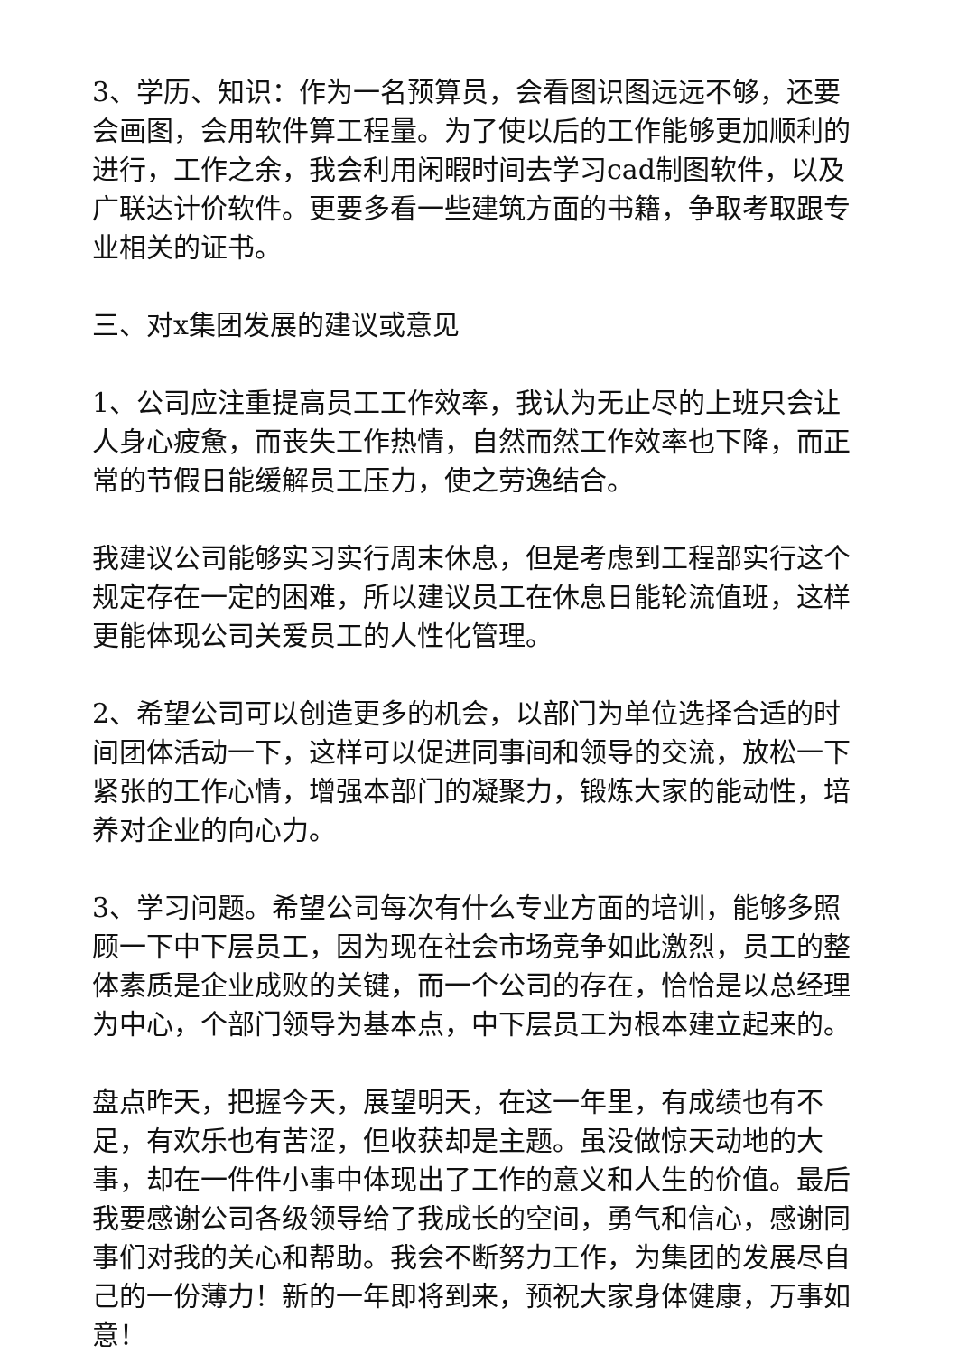3、学历、知识：作为一名预算员，会看图识图远远不够，还要会画图，会用软件算工程量。为了使以后的工作能够更加顺利的进行，工作之余，我会利用闲暇时间去学习cad制图软件，以及广联达计价软件。更要多看一些建筑方面的书籍，争取考取跟专业相关的证书。
三、对x集团发展的建议或意见
1、公司应注重提高员工工作效率，我认为无止尽的上班只会让人身心疲惫，而丧失工作热情，自然而然工作效率也下降，而正常的节假日能缓解员工压力，使之劳逸结合。
我建议公司能够实习实行周末休息，但是考虑到工程部实行这个规定存在一定的困难，所以建议员工在休息日能轮流值班，这样更能体现公司关爱员工的人性化管理。
2、希望公司可以创造更多的机会，以部门为单位选择合适的时间团体活动一下，这样可以促进同事间和领导的交流，放松一下紧张的工作心情，增强本部门的凝聚力，锻炼大家的能动性，培养对企业的向心力。
3、学习问题。希望公司每次有什么专业方面的培训，能够多照顾一下中下层员工，因为现在社会市场竞争如此激烈，员工的整体素质是企业成败的关键，而一个公司的存在，恰恰是以总经理为中心，个部门领导为基本点，中下层员工为根本建立起来的。
盘点昨天，把握今天，展望明天，在这一年里，有成绩也有不足，有欢乐也有苦涩，但收获却是主题。虽没做惊天动地的大事，却在一件件小事中体现出了工作的意义和人生的价值。最后我要感谢公司各级领导给了我成长的空间，勇气和信心，感谢同事们对我的关心和帮助。我会不断努力工作，为集团的发展尽自己的一份薄力！新的一年即将到来，预祝大家身体健康，万事如意！